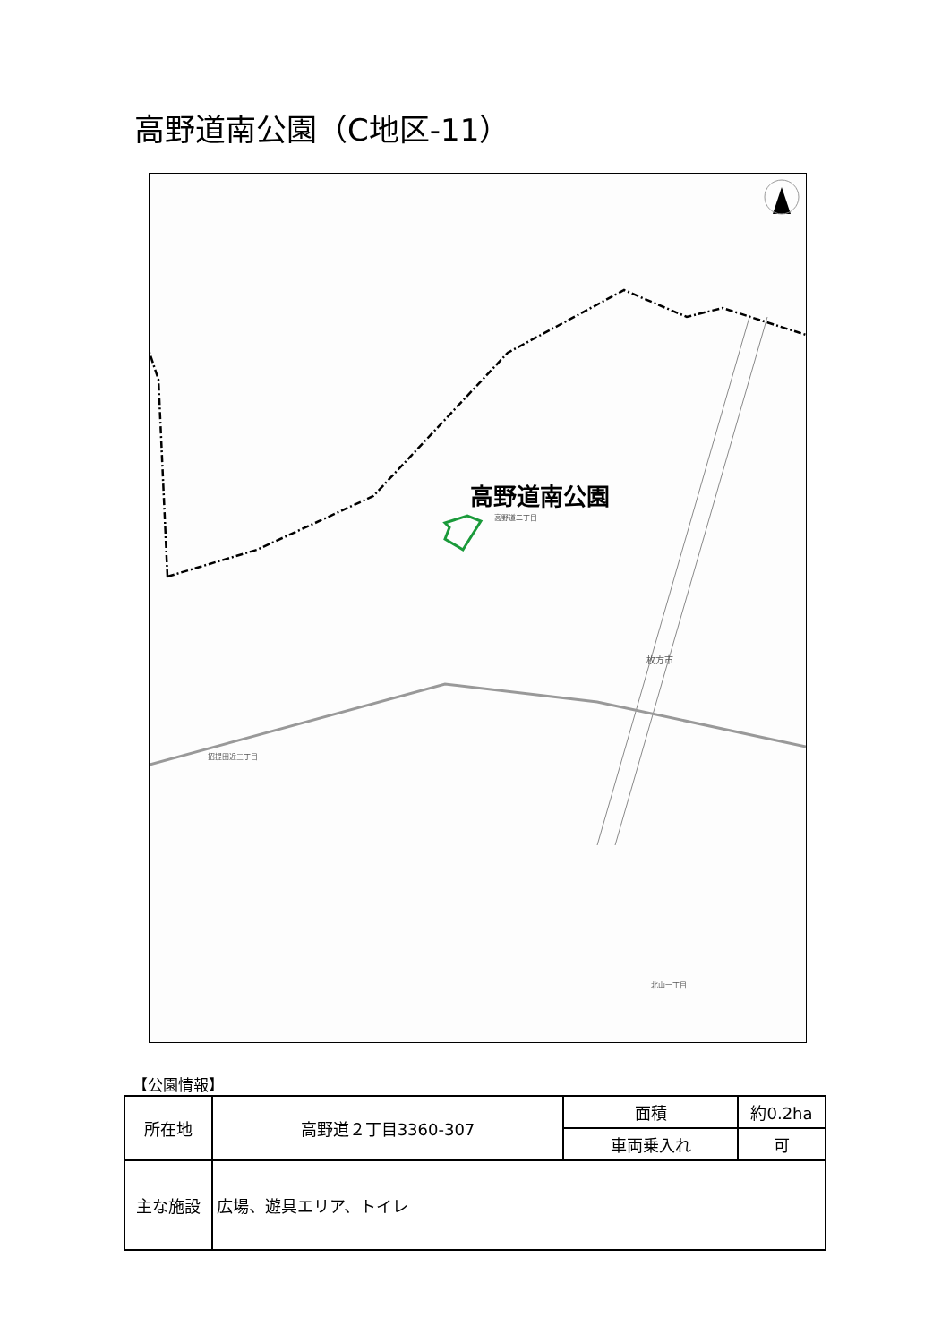高野道南公園（C地区-11）
高野道南公園
高野道二丁目
枚方市
招提田近三丁目
北山一丁目
【公園情報】
| 所在地 | 高野道２丁目3360-307 | 面積 | 約0.2ha |
| | | 車両乗入れ | 可 |
| 主な施設 | 広場、遊具エリア、トイレ | | |